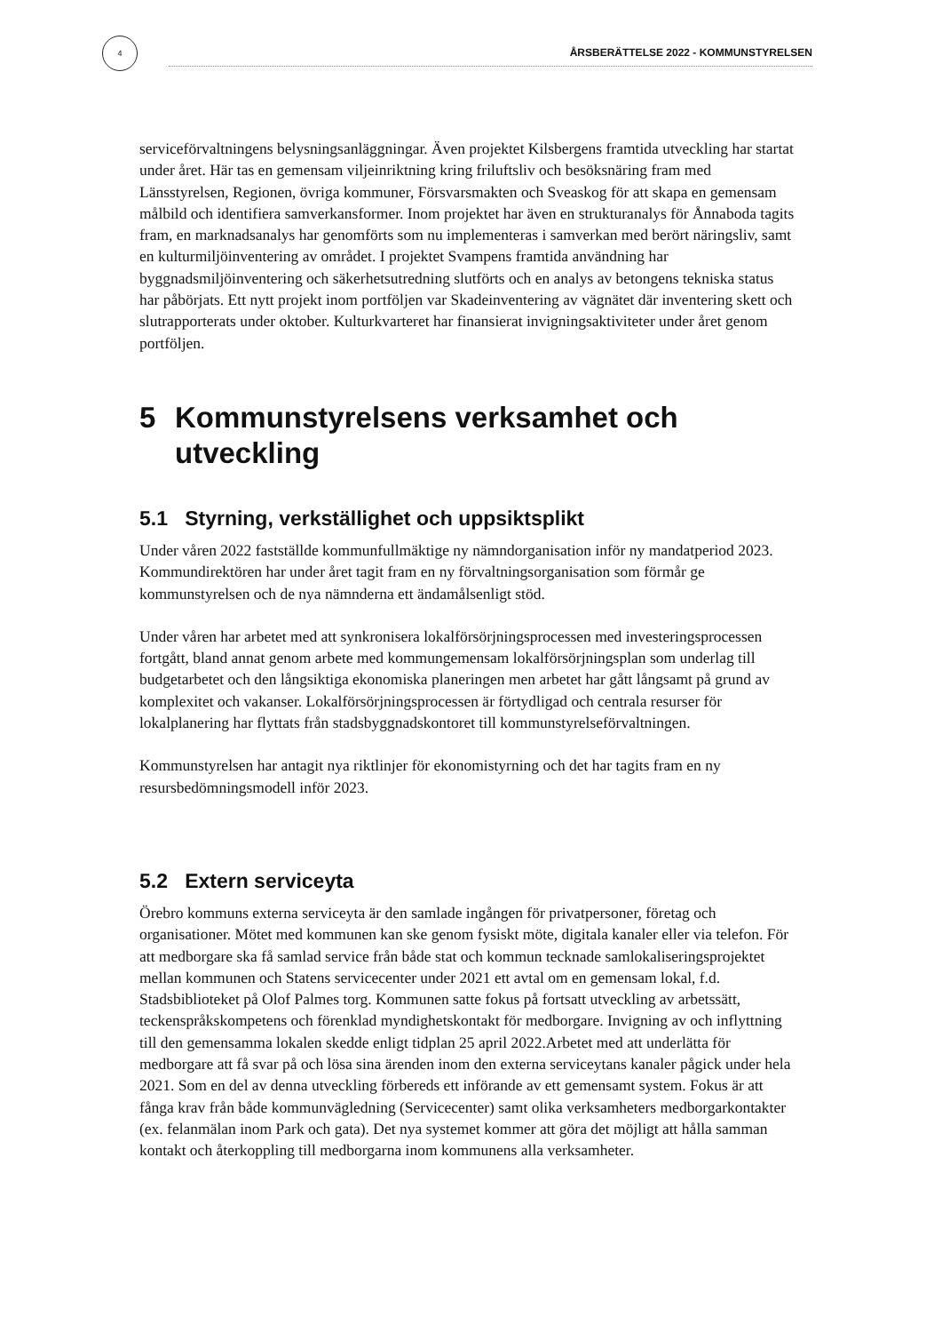4
ÅRSBERÄTTELSE 2022 - KOMMUNSTYRELSEN
serviceförvaltningens belysningsanläggningar. Även projektet Kilsbergens framtida utveckling har startat under året. Här tas en gemensam viljeinriktning kring friluftsliv och besöksnäring fram med Länsstyrelsen, Regionen, övriga kommuner, Försvarsmakten och Sveaskog för att skapa en gemensam målbild och identifiera samverkansformer. Inom projektet har även en strukturanalys för Ånnaboda tagits fram, en marknadsanalys har genomförts som nu implementeras i samverkan med berört näringsliv, samt en kulturmiljöinventering av området. I projektet Svampens framtida användning har byggnadsmiljöinventering och säkerhetsutredning slutförts och en analys av betongens tekniska status har påbörjats. Ett nytt projekt inom portföljen var Skadeinventering av vägnätet där inventering skett och slutrapporterats under oktober. Kulturkvarteret har finansierat invigningsaktiviteter under året genom portföljen.
5 Kommunstyrelsens verksamhet och utveckling
5.1 Styrning, verkställighet och uppsiktsplikt
Under våren 2022 fastställde kommunfullmäktige ny nämndorganisation inför ny mandatperiod 2023. Kommundirektören har under året tagit fram en ny förvaltningsorganisation som förmår ge kommunstyrelsen och de nya nämnderna ett ändamålsenligt stöd.
Under våren har arbetet med att synkronisera lokalförsörjningsprocessen med investeringsprocessen fortgått, bland annat genom arbete med kommungemensam lokalförsörjningsplan som underlag till budgetarbetet och den långsiktiga ekonomiska planeringen men arbetet har gått långsamt på grund av komplexitet och vakanser. Lokalförsörjningsprocessen är förtydligad och centrala resurser för lokalplanering har flyttats från stadsbyggnadskontoret till kommunstyrelseförvaltningen.
Kommunstyrelsen har antagit nya riktlinjer för ekonomistyrning och det har tagits fram en ny resursbedömningsmodell inför 2023.
5.2 Extern serviceyta
Örebro kommuns externa serviceyta är den samlade ingången för privatpersoner, företag och organisationer. Mötet med kommunen kan ske genom fysiskt möte, digitala kanaler eller via telefon. För att medborgare ska få samlad service från både stat och kommun tecknade samlokaliseringsprojektet mellan kommunen och Statens servicecenter under 2021 ett avtal om en gemensam lokal, f.d. Stadsbiblioteket på Olof Palmes torg. Kommunen satte fokus på fortsatt utveckling av arbetssätt, teckenspråkskompetens och förenklad myndighetskontakt för medborgare. Invigning av och inflyttning till den gemensamma lokalen skedde enligt tidplan 25 april 2022.Arbetet med att underlätta för medborgare att få svar på och lösa sina ärenden inom den externa serviceytans kanaler pågick under hela 2021. Som en del av denna utveckling förbereds ett införande av ett gemensamt system. Fokus är att fånga krav från både kommunvägledning (Servicecenter) samt olika verksamheters medborgarkontakter (ex. felanmälan inom Park och gata). Det nya systemet kommer att göra det möjligt att hålla samman kontakt och återkoppling till medborgarna inom kommunens alla verksamheter.